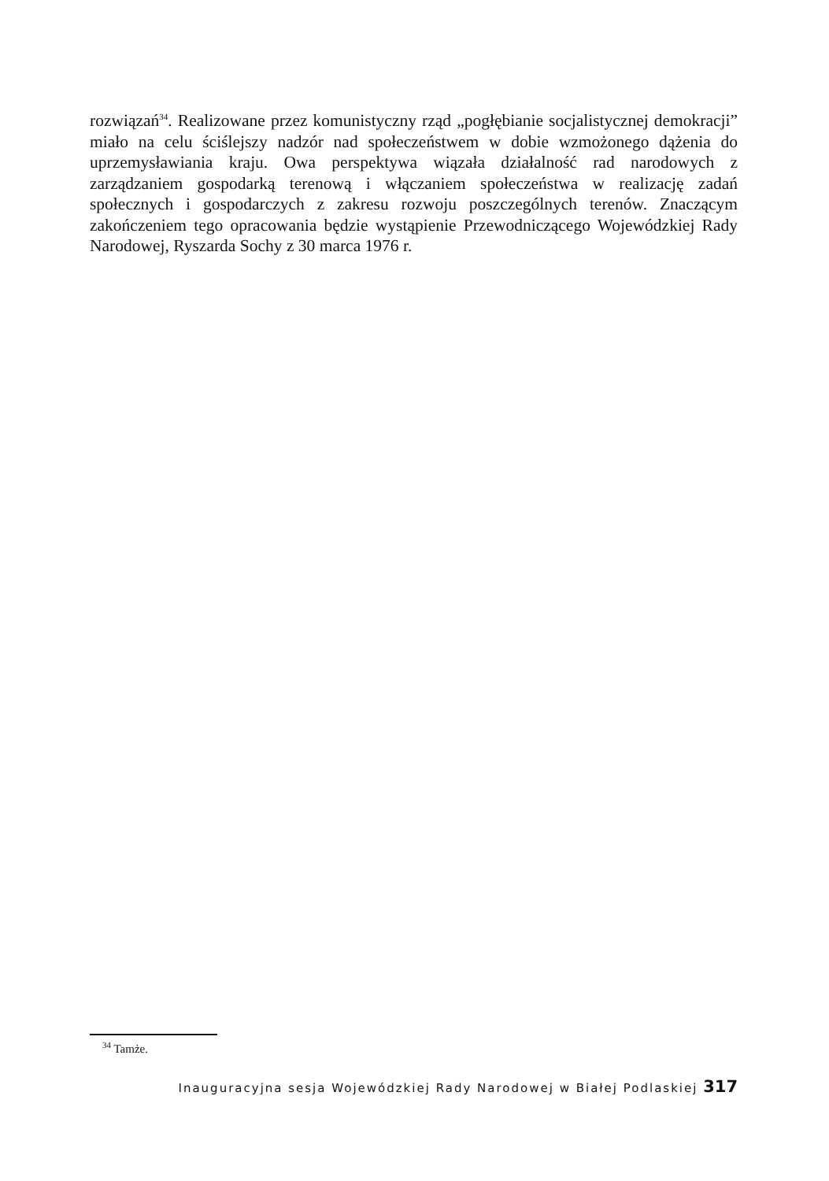rozwiązań<sup>34</sup>. Realizowane przez komunistyczny rząd „pogłębianie socjalistycznej demokracji” miało na celu ściślejszy nadzór nad społeczeństwem w dobie wzmożonego dążenia do uprzemysławiania kraju. Owa perspektywa wiązała działalność rad narodowych z zarządzaniem gospodarką terenową i włączaniem społeczeństwa w realizację zadań społecznych i gospodarczych z zakresu rozwoju poszczególnych terenów. Znaczącym zakończeniem tego opracowania będzie wystąpienie Przewodniczącego Wojewódzkiej Rady Narodowej, Ryszarda Sochy z 30 marca 1976 r.
<sup>34</sup> Tamże.
Inauguracyjna sesja Wojewódzkiej Rady Narodowej w Białej Podlaskiej 317